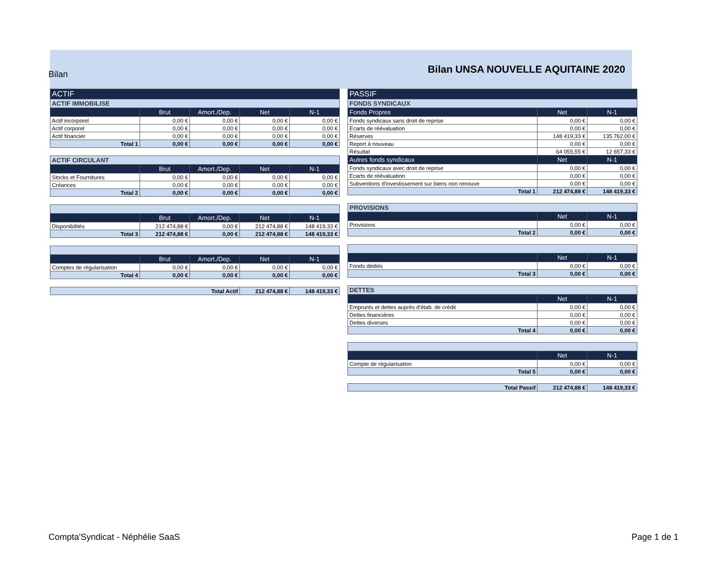Bilan
Bilan UNSA NOUVELLE AQUITAINE 2020
| ACTIF | | | | |
| --- | --- | --- | --- | --- |
| ACTIF IMMOBILISE | | | | |
| | Brut | Amort./Dep. | Net | N-1 |
| Actif incorporel | 0,00 € | 0,00 € | 0,00 € | 0,00 € |
| Actif corporel | 0,00 € | 0,00 € | 0,00 € | 0,00 € |
| Actif financier | 0,00 € | 0,00 € | 0,00 € | 0,00 € |
| Total 1 | 0,00 € | 0,00 € | 0,00 € | 0,00 € |
| ACTIF CIRCULANT | | | | |
| --- | --- | --- | --- | --- |
| | Brut | Amort./Dep. | Net | N-1 |
| Stocks et Fournitures | 0,00 € | 0,00 € | 0,00 € | 0,00 € |
| Créances | 0,00 € | 0,00 € | 0,00 € | 0,00 € |
| Total 2 | 0,00 € | 0,00 € | 0,00 € | 0,00 € |
| | Brut | Amort./Dep. | Net | N-1 |
| --- | --- | --- | --- | --- |
| Disponibilités | 212 474,88 € | 0,00 € | 212 474,88 € | 148 419,33 € |
| Total 3 | 212 474,88 € | 0,00 € | 212 474,88 € | 148 419,33 € |
| | Brut | Amort./Dep. | Net | N-1 |
| --- | --- | --- | --- | --- |
| Comptes de régularisation | 0,00 € | 0,00 € | 0,00 € | 0,00 € |
| Total 4 | 0,00 € | 0,00 € | 0,00 € | 0,00 € |
| Total Actif | 212 474,88 € | 148 419,33 € |
| PASSIF | | |
| --- | --- | --- |
| FONDS SYNDICAUX | | |
| Fonds Propres | Net | N-1 |
| Fonds syndicaux sans droit de reprise | 0,00 € | 0,00 € |
| Ecarts de réévaluation | 0,00 € | 0,00 € |
| Réserves | 148 419,33 € | 135 762,00 € |
| Report à nouveau | 0,00 € | 0,00 € |
| Résultat | 64 055,55 € | 12 657,33 € |
| Autres fonds syndicaux | Net | N-1 |
| Fonds syndicaux avec droit de reprise | 0,00 € | 0,00 € |
| Ecarts de réévaluation | 0,00 € | 0,00 € |
| Subventions d'investissement sur biens non renouve | 0,00 € | 0,00 € |
| Total 1 | 212 474,88 € | 148 419,33 € |
| PROVISIONS | | |
| --- | --- | --- |
| | Net | N-1 |
| Provisions | 0,00 € | 0,00 € |
| Total 2 | 0,00 € | 0,00 € |
| | Net | N-1 |
| --- | --- | --- |
| Fonds dédiés | 0,00 € | 0,00 € |
| Total 3 | 0,00 € | 0,00 € |
| DETTES | | |
| --- | --- | --- |
| | Net | N-1 |
| Emprunts et dettes auprès d'étab. de crédit | 0,00 € | 0,00 € |
| Dettes financières | 0,00 € | 0,00 € |
| Dettes diverses | 0,00 € | 0,00 € |
| Total 4 | 0,00 € | 0,00 € |
| | Net | N-1 |
| --- | --- | --- |
| Compte de régularisation | 0,00 € | 0,00 € |
| Total 5 | 0,00 € | 0,00 € |
| Total Passif | 212 474,88 € | 148 419,33 € |
Compta'Syndicat - Néphélie SaaS
Page 1 de 1